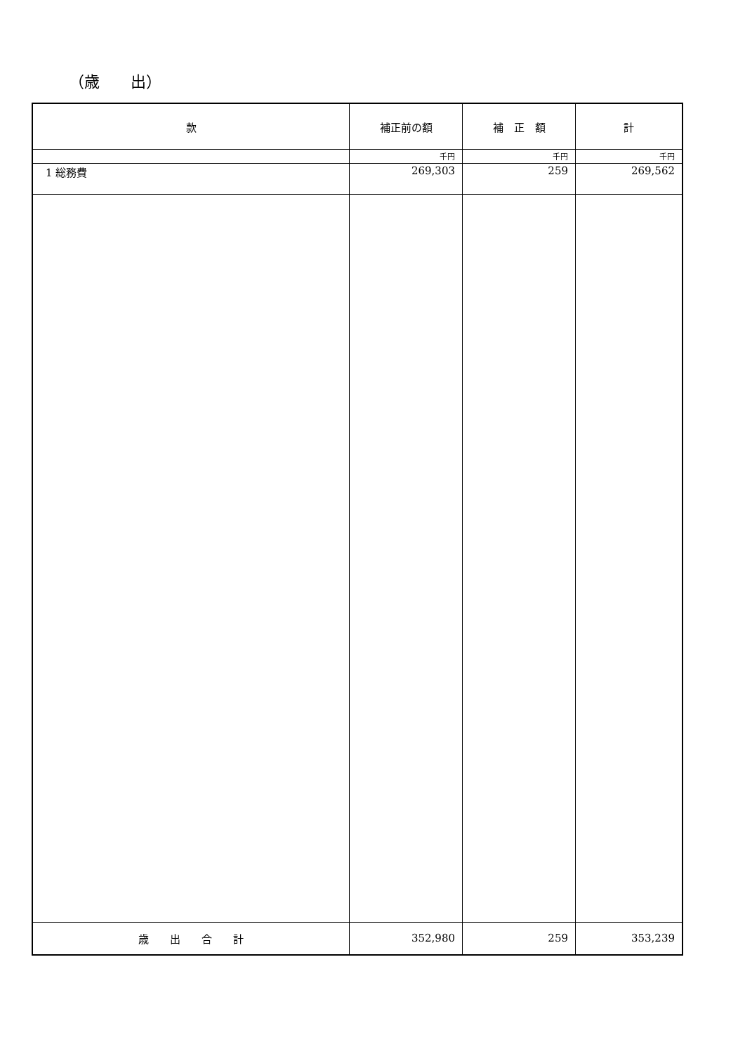（歳　　出）
| 款 | 補正前の額 | 補 正 額 | 計 |
| --- | --- | --- | --- |
| | 千円 | 千円 | 千円 |
| 1 総務費 | 269,303 | 259 | 269,562 |
| 歳 出 合 計 | 352,980 | 259 | 353,239 |